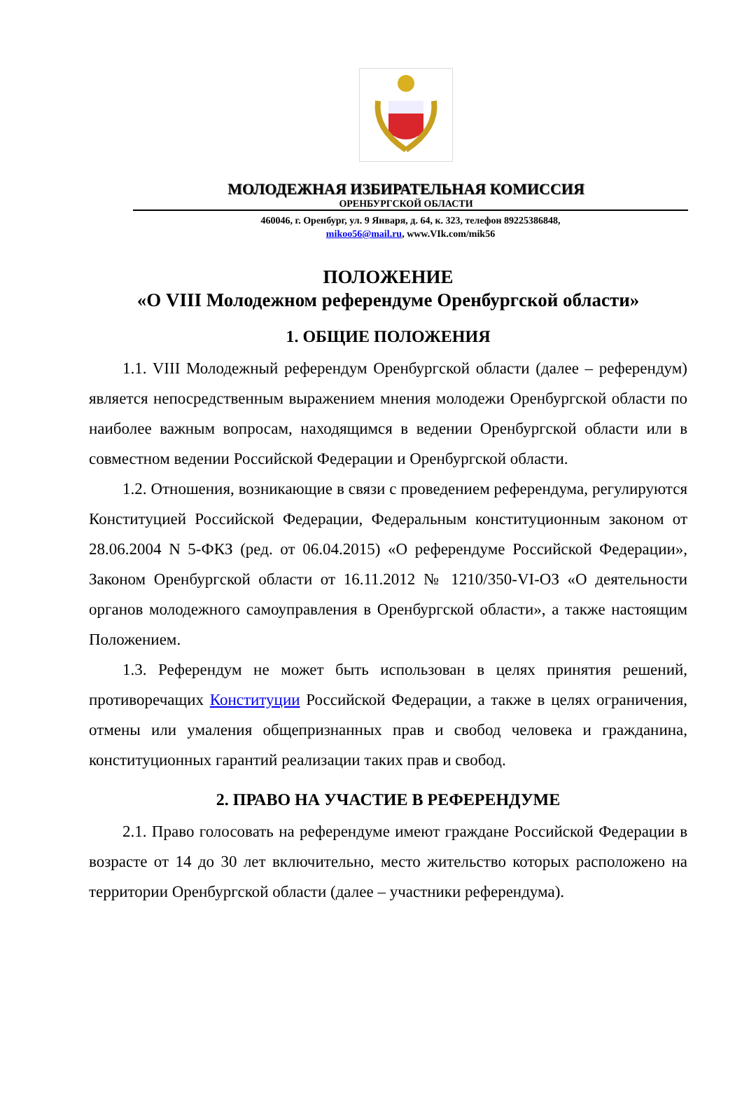МОЛОДЕЖНАЯ ИЗБИРАТЕЛЬНАЯ КОМИССИЯ
ОРЕНБУРГСКОЙ ОБЛАСТИ
460046, г. Оренбург, ул. 9 Января, д. 64, к. 323, телефон 89225386848,
mikoo56@mail.ru, www.VIk.com/mik56
ПОЛОЖЕНИЕ
«О VIII Молодежном референдуме Оренбургской области»
1. ОБЩИЕ ПОЛОЖЕНИЯ
1.1. VIII Молодежный референдум Оренбургской области (далее – референдум) является непосредственным выражением мнения молодежи Оренбургской области по наиболее важным вопросам, находящимся в ведении Оренбургской области или в совместном ведении Российской Федерации и Оренбургской области.
1.2. Отношения, возникающие в связи с проведением референдума, регулируются Конституцией Российской Федерации, Федеральным конституционным законом от 28.06.2004 N 5-ФКЗ (ред. от 06.04.2015) «О референдуме Российской Федерации», Законом Оренбургской области от 16.11.2012 № 1210/350-VI-ОЗ «О деятельности органов молодежного самоуправления в Оренбургской области», а также настоящим Положением.
1.3. Референдум не может быть использован в целях принятия решений, противоречащих Конституции Российской Федерации, а также в целях ограничения, отмены или умаления общепризнанных прав и свобод человека и гражданина, конституционных гарантий реализации таких прав и свобод.
2. ПРАВО НА УЧАСТИЕ В РЕФЕРЕНДУМЕ
2.1. Право голосовать на референдуме имеют граждане Российской Федерации в возрасте от 14 до 30 лет включительно, место жительство которых расположено на территории Оренбургской области (далее – участники референдума).